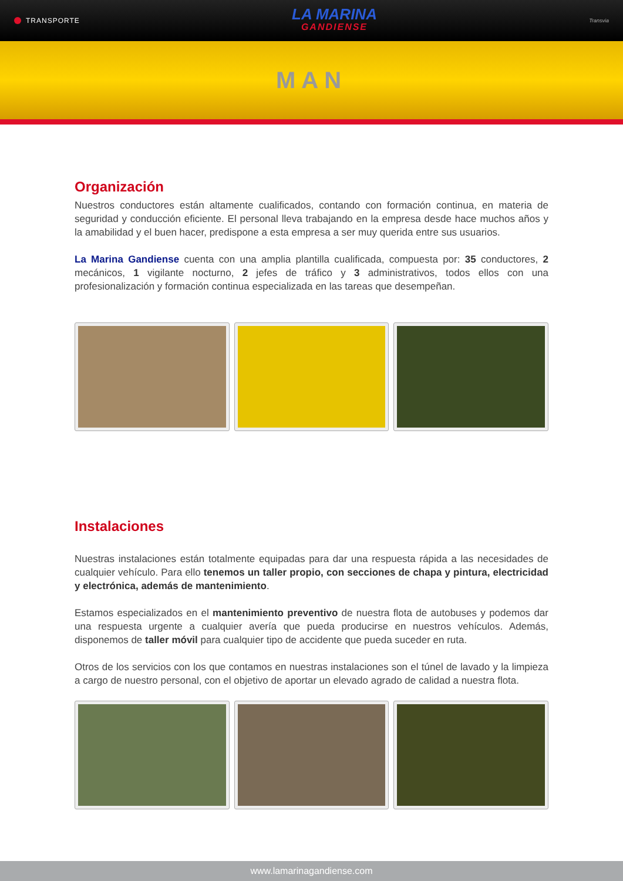TRANSPORTE
LA MARINA
GANDIENSE
Transvia
MAN
Organización
Nuestros conductores están altamente cualificados, contando con formación continua, en materia de seguridad y conducción eficiente. El personal lleva trabajando en la empresa desde hace muchos años y la amabilidad y el buen hacer, predispone a esta empresa a ser muy querida entre sus usuarios.
La Marina Gandiense cuenta con una amplia plantilla cualificada, compuesta por: 35 conductores, 2 mecánicos, 1 vigilante nocturno, 2 jefes de tráfico y 3 administrativos, todos ellos con una profesionalización y formación continua especializada en las tareas que desempeñan.
Instalaciones
Nuestras instalaciones están totalmente equipadas para dar una respuesta rápida a las necesidades de cualquier vehículo. Para ello tenemos un taller propio, con secciones de chapa y pintura, electricidad y electrónica, además de mantenimiento.
Estamos especializados en el mantenimiento preventivo de nuestra flota de autobuses y podemos dar una respuesta urgente a cualquier avería que pueda producirse en nuestros vehículos. Además, disponemos de taller móvil para cualquier tipo de accidente que pueda suceder en ruta.
Otros de los servicios con los que contamos en nuestras instalaciones son el túnel de lavado y la limpieza a cargo de nuestro personal, con el objetivo de aportar un elevado agrado de calidad a nuestra flota.
www.lamarinagandiense.com